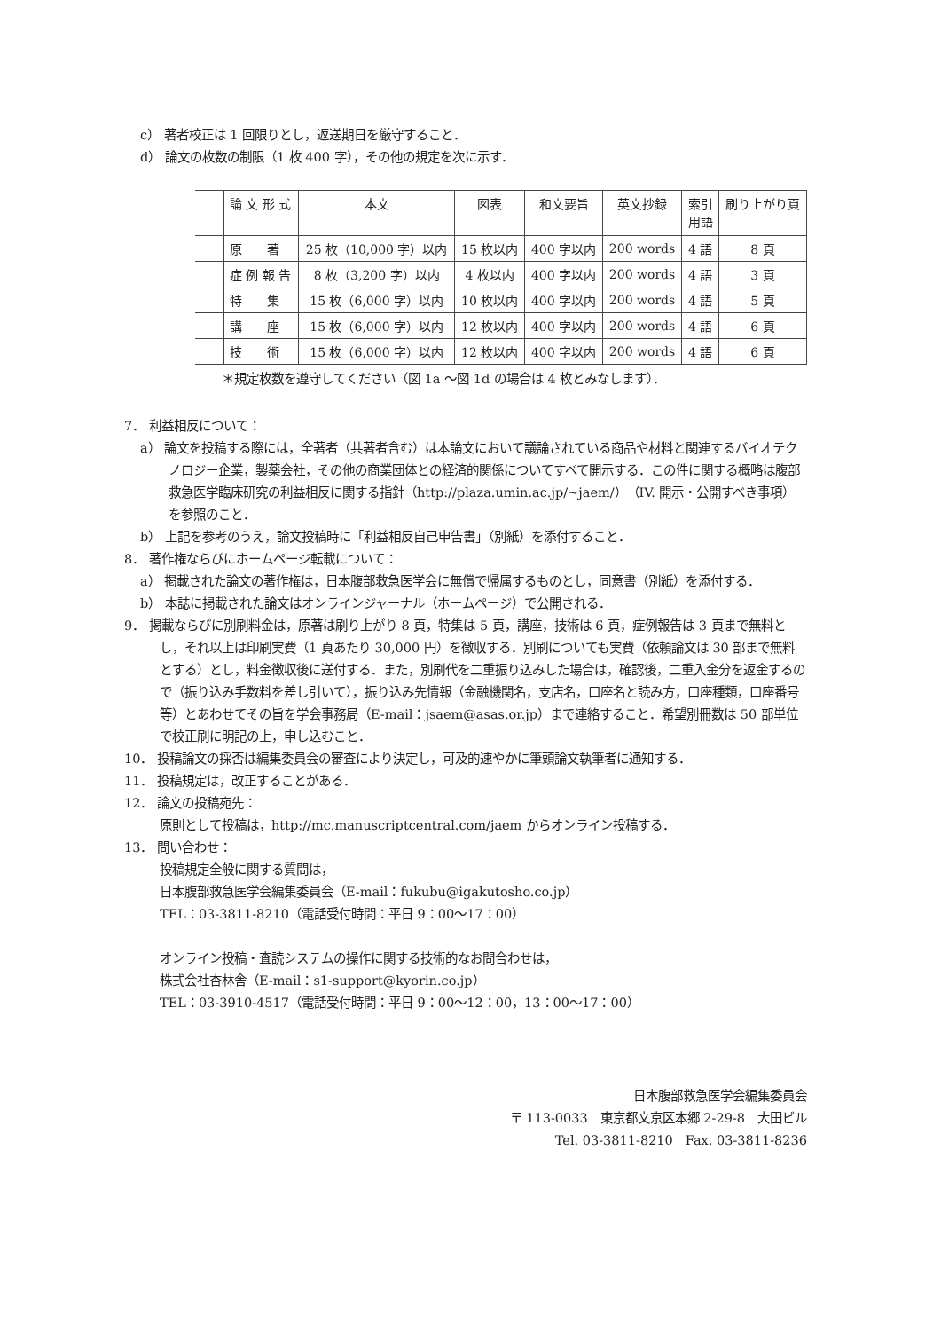c） 著者校正は 1 回限りとし，返送期日を厳守すること．
d） 論文の枚数の制限（1 枚 400 字），その他の規定を次に示す．
| | 論 文 形 式 | 本文 | 図表 | 和文要旨 | 英文抄録 | 索引 用語 | 刷り上がり頁 |
| --- | --- | --- | --- | --- | --- | --- | --- |
| | 原 著 | 25 枚（10,000 字）以内 | 15 枚以内 | 400 字以内 | 200 words | 4 語 | 8 頁 |
| | 症 例 報 告 | 8 枚（3,200 字）以内 | 4 枚以内 | 400 字以内 | 200 words | 4 語 | 3 頁 |
| | 特 集 | 15 枚（6,000 字）以内 | 10 枚以内 | 400 字以内 | 200 words | 4 語 | 5 頁 |
| | 講 座 | 15 枚（6,000 字）以内 | 12 枚以内 | 400 字以内 | 200 words | 4 語 | 6 頁 |
| | 技 術 | 15 枚（6,000 字）以内 | 12 枚以内 | 400 字以内 | 200 words | 4 語 | 6 頁 |
＊規定枚数を遵守してください（図 1a ～図 1d の場合は 4 枚とみなします）．
7． 利益相反について：
a） 論文を投稿する際には，全著者（共著者含む）は本論文において議論されている商品や材料と関連するバイオテクノロジー企業，製薬会社，その他の商業団体との経済的関係についてすべて開示する．この件に関する概略は腹部救急医学臨床研究の利益相反に関する指針（http://plaza.umin.ac.jp/~jaem/）（IV. 開示・公開すべき事項）を参照のこと．
b） 上記を参考のうえ，論文投稿時に「利益相反自己申告書」（別紙）を添付すること．
8． 著作権ならびにホームページ転載について：
a） 掲載された論文の著作権は，日本腹部救急医学会に無償で帰属するものとし，同意書（別紙）を添付する．
b） 本誌に掲載された論文はオンラインジャーナル（ホームページ）で公開される．
9． 掲載ならびに別刷料金は，原著は刷り上がり 8 頁，特集は 5 頁，講座，技術は 6 頁，症例報告は 3 頁まで無料とし，それ以上は印刷実費（1 頁あたり 30,000 円）を徴収する．別刷についても実費（依頼論文は 30 部まで無料とする）とし，料金徴収後に送付する．また，別刷代を二重振り込みした場合は，確認後，二重入金分を返金するので（振り込み手数料を差し引いて），振り込み先情報（金融機関名，支店名，口座名と読み方，口座種類，口座番号等）とあわせてその旨を学会事務局（E-mail：jsaem@asas.or.jp）まで連絡すること．希望別冊数は 50 部単位で校正刷に明記の上，申し込むこと．
10． 投稿論文の採否は編集委員会の審査により決定し，可及的速やかに筆頭論文執筆者に通知する．
11． 投稿規定は，改正することがある．
12． 論文の投稿宛先：
原則として投稿は，http://mc.manuscriptcentral.com/jaem からオンライン投稿する．
13． 問い合わせ：
投稿規定全般に関する質問は，
日本腹部救急医学会編集委員会（E-mail：fukubu@igakutosho.co.jp）
TEL：03-3811-8210（電話受付時間：平日 9：00～17：00）
オンライン投稿・査読システムの操作に関する技術的なお問合わせは，
株式会社杏林舎（E-mail：s1-support@kyorin.co.jp）
TEL：03-3910-4517（電話受付時間：平日 9：00～12：00，13：00～17：00）
日本腹部救急医学会編集委員会
〒 113-0033　東京都文京区本郷 2-29-8　大田ビル
Tel. 03-3811-8210　Fax. 03-3811-8236